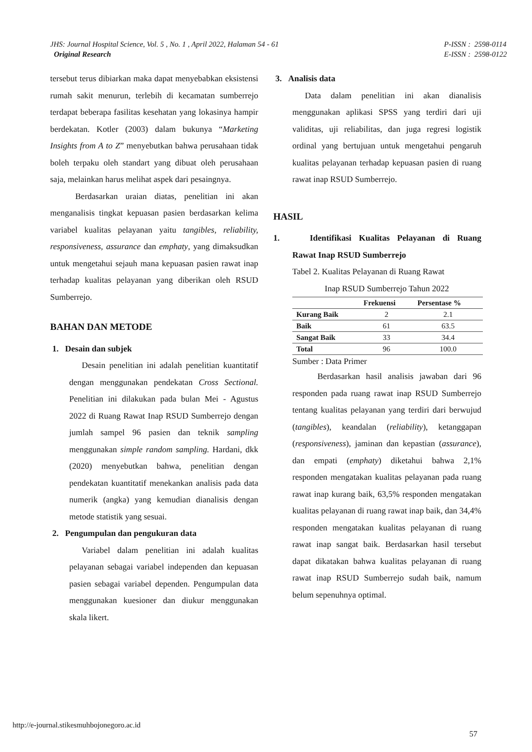JHS: Journal Hospital Science, Vol. 5 , No. 1 , April 2022, Halaman 54 - 61
Original Research
P-ISSN : 2598-0114
E-ISSN : 2598-0122
tersebut terus dibiarkan maka dapat menyebabkan eksistensi rumah sakit menurun, terlebih di kecamatan sumberrejo terdapat beberapa fasilitas kesehatan yang lokasinya hampir berdekatan. Kotler (2003) dalam bukunya “Marketing Insights from A to Z” menyebutkan bahwa perusahaan tidak boleh terpaku oleh standart yang dibuat oleh perusahaan saja, melainkan harus melihat aspek dari pesaingnya.
Berdasarkan uraian diatas, penelitian ini akan menganalisis tingkat kepuasan pasien berdasarkan kelima variabel kualitas pelayanan yaitu tangibles, reliability, responsiveness, assurance dan emphaty, yang dimaksudkan untuk mengetahui sejauh mana kepuasan pasien rawat inap terhadap kualitas pelayanan yang diberikan oleh RSUD Sumberrejo.
BAHAN DAN METODE
1. Desain dan subjek
Desain penelitian ini adalah penelitian kuantitatif dengan menggunakan pendekatan Cross Sectional. Penelitian ini dilakukan pada bulan Mei - Agustus 2022 di Ruang Rawat Inap RSUD Sumberrejo dengan jumlah sampel 96 pasien dan teknik sampling menggunakan simple random sampling. Hardani, dkk (2020) menyebutkan bahwa, penelitian dengan pendekatan kuantitatif menekankan analisis pada data numerik (angka) yang kemudian dianalisis dengan metode statistik yang sesuai.
2. Pengumpulan dan pengukuran data
Variabel dalam penelitian ini adalah kualitas pelayanan sebagai variabel independen dan kepuasan pasien sebagai variabel dependen. Pengumpulan data menggunakan kuesioner dan diukur menggunakan skala likert.
3. Analisis data
Data dalam penelitian ini akan dianalisis menggunakan aplikasi SPSS yang terdiri dari uji validitas, uji reliabilitas, dan juga regresi logistik ordinal yang bertujuan untuk mengetahui pengaruh kualitas pelayanan terhadap kepuasan pasien di ruang rawat inap RSUD Sumberrejo.
HASIL
1. Identifikasi Kualitas Pelayanan di Ruang Rawat Inap RSUD Sumberrejo
Tabel 2. Kualitas Pelayanan di Ruang Rawat
Inap RSUD Sumberrejo Tahun 2022
| | Frekuensi | Persentase % |
| --- | --- | --- |
| Kurang Baik | 2 | 2.1 |
| Baik | 61 | 63.5 |
| Sangat Baik | 33 | 34.4 |
| Total | 96 | 100.0 |
Sumber : Data Primer
Berdasarkan hasil analisis jawaban dari 96 responden pada ruang rawat inap RSUD Sumberrejo tentang kualitas pelayanan yang terdiri dari berwujud (tangibles), keandalan (reliability), ketanggapan (responsiveness), jaminan dan kepastian (assurance), dan empati (emphaty) diketahui bahwa 2,1% responden mengatakan kualitas pelayanan pada ruang rawat inap kurang baik, 63,5% responden mengatakan kualitas pelayanan di ruang rawat inap baik, dan 34,4% responden mengatakan kualitas pelayanan di ruang rawat inap sangat baik. Berdasarkan hasil tersebut dapat dikatakan bahwa kualitas pelayanan di ruang rawat inap RSUD Sumberrejo sudah baik, namum belum sepenuhnya optimal.
http://e-journal.stikesmuhbojonegoro.ac.id
57